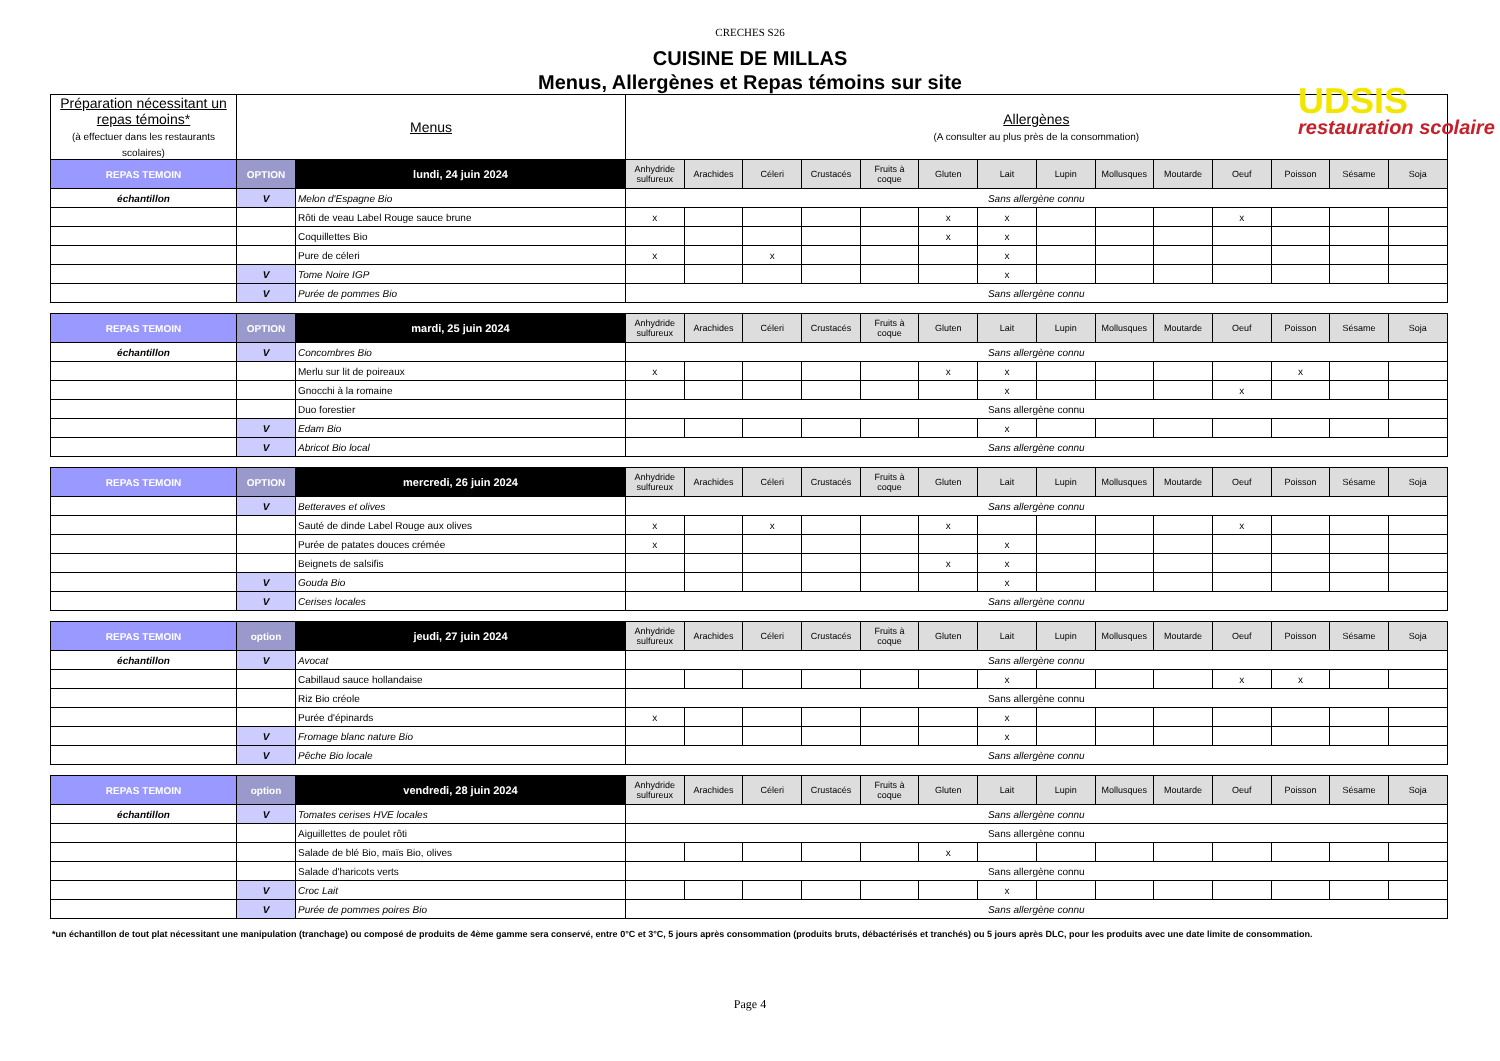CRECHES S26
CUISINE DE MILLAS
Menus, Allergènes et Repas témoins sur site
UDSIS
restauration scolaire
| Préparation nécessitant un repas témoins* (à effectuer dans les restaurants scolaires) | Menus | | Allergènes (A consulter au plus près de la consommation) | | | | | | | | | | | | | |
| REPAS TEMOIN | OPTION | lundi, 24 juin 2024 | Anhydride sulfureux | Arachides | Céleri | Crustacés | Fruits à coque | Gluten | Lait | Lupin | Mollusques | Moutarde | Oeuf | Poisson | Sésame | Soja |
| échantillon | V | Melon d'Espagne Bio | Sans allergène connu | | | | | | | | | | | | | |
| | | Rôti de veau Label Rouge sauce brune | x | | | | | x | x | | | | x | | | |
| | | Coquillettes Bio | | | | | | x | x | | | | | | | |
| | | Pure de céleri | x | | x | | | | x | | | | | | | |
| | V | Tome Noire IGP | | | | | | | x | | | | | | | |
| | V | Purée de pommes Bio | Sans allergène connu | | | | | | | | | | | | | |
| REPAS TEMOIN | OPTION | mardi, 25 juin 2024 | Anhydride sulfureux | Arachides | Céleri | Crustacés | Fruits à coque | Gluten | Lait | Lupin | Mollusques | Moutarde | Oeuf | Poisson | Sésame | Soja |
| échantillon | V | Concombres Bio | Sans allergène connu | | | | | | | | | | | | | |
| | | Merlu sur lit de poireaux | x | | | | | x | x | | | | | x | | |
| | | Gnocchi à la romaine | | | | | | | x | | | | x | | | |
| | | Duo forestier | Sans allergène connu | | | | | | | | | | | | | |
| | V | Edam Bio | | | | | | | x | | | | | | | |
| | V | Abricot Bio local | Sans allergène connu | | | | | | | | | | | | | |
| REPAS TEMOIN | OPTION | mercredi, 26 juin 2024 | Anhydride sulfureux | Arachides | Céleri | Crustacés | Fruits à coque | Gluten | Lait | Lupin | Mollusques | Moutarde | Oeuf | Poisson | Sésame | Soja |
| | V | Betteraves et olives | Sans allergène connu | | | | | | | | | | | | | |
| | | Sauté de dinde Label Rouge aux olives | x | | x | | | x | | | | | x | | | |
| | | Purée de patates douces crémée | x | | | | | | x | | | | | | | |
| | | Beignets de salsifis | | | | | | x | x | | | | | | | |
| | V | Gouda Bio | | | | | | | x | | | | | | | |
| | V | Cerises locales | Sans allergène connu | | | | | | | | | | | | | |
| REPAS TEMOIN | option | jeudi, 27 juin 2024 | Anhydride sulfureux | Arachides | Céleri | Crustacés | Fruits à coque | Gluten | Lait | Lupin | Mollusques | Moutarde | Oeuf | Poisson | Sésame | Soja |
| échantillon | V | Avocat | Sans allergène connu | | | | | | | | | | | | | |
| | | Cabillaud sauce hollandaise | | | | | | | x | | | | x | x | | |
| | | Riz Bio créole | Sans allergène connu | | | | | | | | | | | | | |
| | | Purée d'épinards | x | | | | | | x | | | | | | | |
| | V | Fromage blanc nature Bio | | | | | | | x | | | | | | | |
| | V | Pêche Bio locale | Sans allergène connu | | | | | | | | | | | | | |
| REPAS TEMOIN | option | vendredi, 28 juin 2024 | Anhydride sulfureux | Arachides | Céleri | Crustacés | Fruits à coque | Gluten | Lait | Lupin | Mollusques | Moutarde | Oeuf | Poisson | Sésame | Soja |
| échantillon | V | Tomates cerises HVE locales | Sans allergène connu | | | | | | | | | | | | | |
| | | Aiguillettes de poulet rôti | Sans allergène connu | | | | | | | | | | | | | |
| | | Salade de blé Bio, maïs Bio, olives | | | | | | x | | | | | | | | |
| | | Salade d'haricots verts | Sans allergène connu | | | | | | | | | | | | | |
| | V | Croc Lait | | | | | | | x | | | | | | | |
| | V | Purée de pommes poires Bio | Sans allergène connu | | | | | | | | | | | | | |
*un échantillon de tout plat nécessitant une manipulation (tranchage) ou composé de produits de 4ème gamme sera conservé, entre 0°C et 3°C, 5 jours après consommation (produits bruts, débactérisés et tranchés) ou 5 jours après DLC, pour les produits avec une date limite de consommation.
Page 4